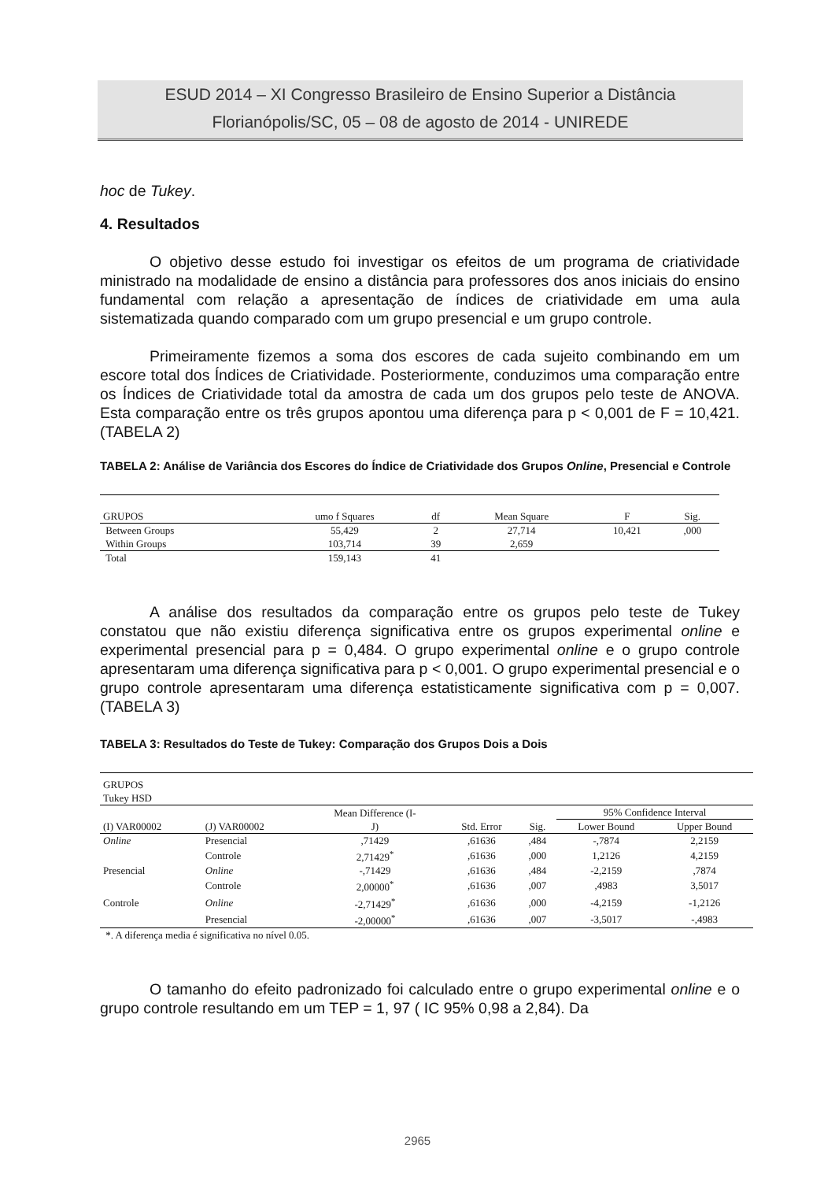ESUD 2014 – XI Congresso Brasileiro de Ensino Superior a Distância
Florianópolis/SC, 05 – 08 de agosto de 2014 - UNIREDE
hoc de Tukey.
4. Resultados
O objetivo desse estudo foi investigar os efeitos de um programa de criatividade ministrado na modalidade de ensino a distância para professores dos anos iniciais do ensino fundamental com relação a apresentação de índices de criatividade em uma aula sistematizada quando comparado com um grupo presencial e um grupo controle.
Primeiramente fizemos a soma dos escores de cada sujeito combinando em um escore total dos Índices de Criatividade. Posteriormente, conduzimos uma comparação entre os Índices de Criatividade total da amostra de cada um dos grupos pelo teste de ANOVA. Esta comparação entre os três grupos apontou uma diferença para p < 0,001 de F = 10,421. (TABELA 2)
TABELA 2: Análise de Variância dos Escores do Índice de Criatividade dos Grupos Online, Presencial e Controle
| GRUPOS | umo f Squares | df | Mean Square | F | Sig. |
| --- | --- | --- | --- | --- | --- |
| Between Groups | 55,429 | 2 | 27,714 | 10,421 | ,000 |
| Within Groups | 103,714 | 39 | 2,659 | | |
| Total | 159,143 | 41 | | | |
A análise dos resultados da comparação entre os grupos pelo teste de Tukey constatou que não existiu diferença significativa entre os grupos experimental online e experimental presencial para p = 0,484. O grupo experimental online e o grupo controle apresentaram uma diferença significativa para p < 0,001. O grupo experimental presencial e o grupo controle apresentaram uma diferença estatisticamente significativa com p = 0,007. (TABELA 3)
TABELA 3: Resultados do Teste de Tukey: Comparação dos Grupos Dois a Dois
| GRUPOS Tukey HSD | | | | | | |
| | | Mean Difference (I- J) | Std. Error | Sig. | 95% Confidence Interval | |
| (I) VAR00002 | (J) VAR00002 | | | | Lower Bound | Upper Bound |
| Online | Presencial | ,71429 | ,61636 | ,484 | -,7874 | 2,2159 |
| | Controle | 2,71429<sup>*</sup> | ,61636 | ,000 | 1,2126 | 4,2159 |
| Presencial | Online | -,71429 | ,61636 | ,484 | -2,2159 | ,7874 |
| | Controle | 2,00000<sup>*</sup> | ,61636 | ,007 | ,4983 | 3,5017 |
| Controle | Online | -2,71429<sup>*</sup> | ,61636 | ,000 | -4,2159 | -1,2126 |
| | Presencial | -2,00000<sup>*</sup> | ,61636 | ,007 | -3,5017 | -,4983 |
| *. A diferença media é significativa no nível 0.05. | | | | | | |
O tamanho do efeito padronizado foi calculado entre o grupo experimental online e o grupo controle resultando em um TEP = 1, 97 ( IC 95% 0,98 a 2,84). Da
2965